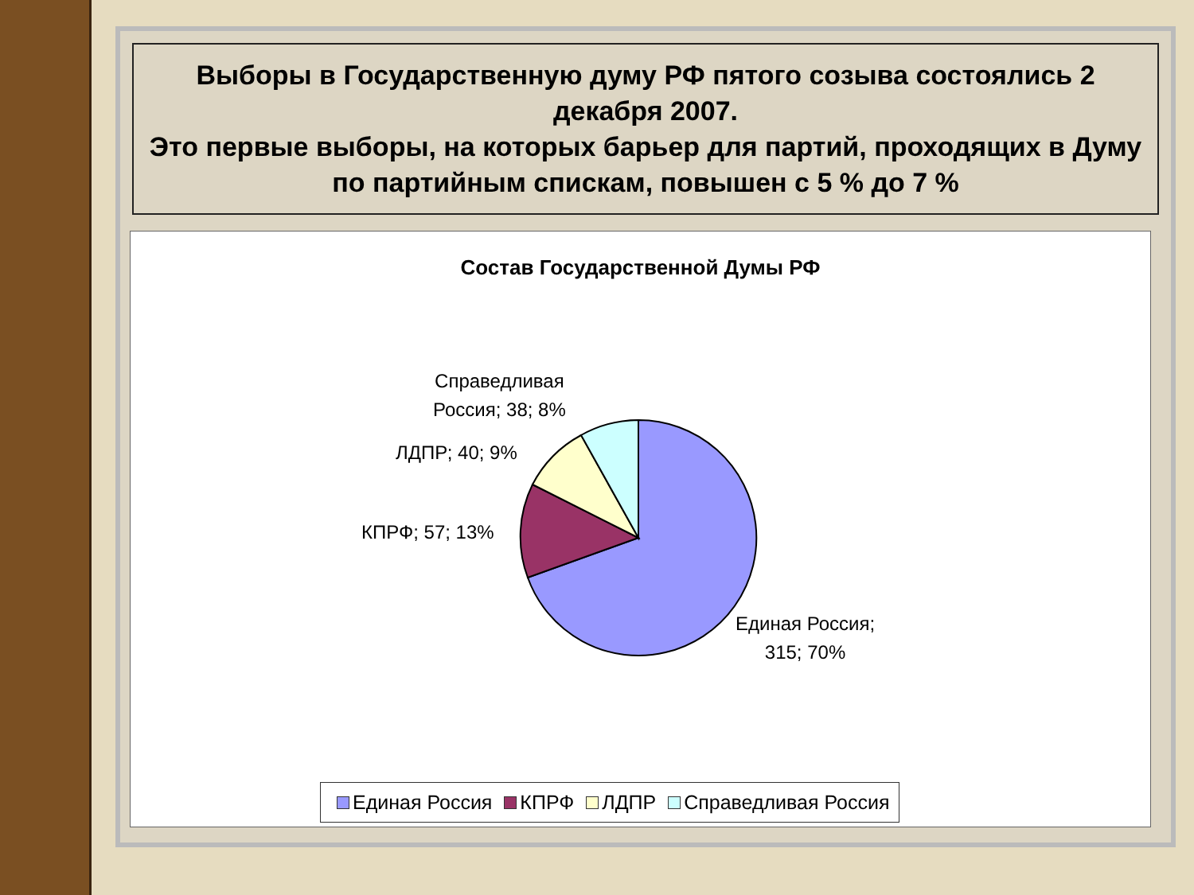Выборы в Государственную думу РФ пятого созыва состоялись 2 декабря 2007.
Это первые выборы, на которых барьер для партий, проходящих в Думу по партийным спискам, повышен с 5 % до 7 %
Состав Государственной Думы РФ
Справедливая
Россия; 38; 8%
ЛДПР; 40; 9%
КПРФ; 57; 13%
Единая Россия;
315; 70%
Единая Россия КПРФ ЛДПР Справедливая Россия